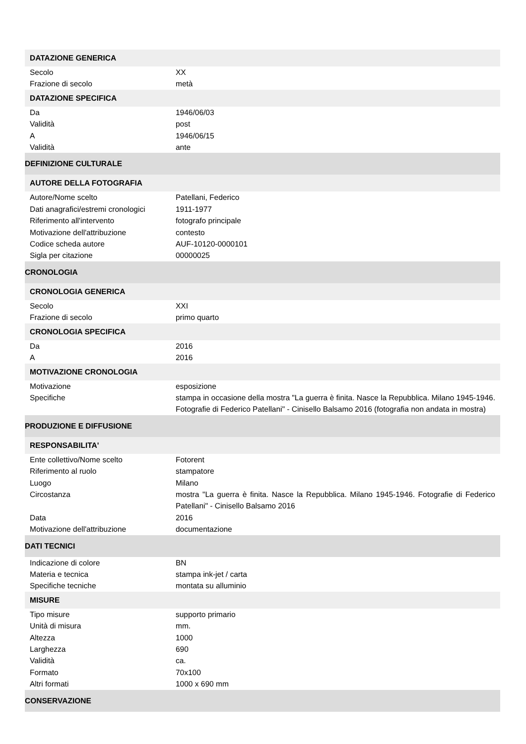| DATAZIONE GENERICA | |
| Secolo | XX |
| Frazione di secolo | metà |
| DATAZIONE SPECIFICA | |
| Da | 1946/06/03 |
| Validità | post |
| A | 1946/06/15 |
| Validità | ante |
| DEFINIZIONE CULTURALE | |
| AUTORE DELLA FOTOGRAFIA | |
| Autore/Nome scelto | Patellani, Federico |
| Dati anagrafici/estremi cronologici | 1911-1977 |
| Riferimento all'intervento | fotografo principale |
| Motivazione dell'attribuzione | contesto |
| Codice scheda autore | AUF-10120-0000101 |
| Sigla per citazione | 00000025 |
| CRONOLOGIA | |
| CRONOLOGIA GENERICA | |
| Secolo | XXI |
| Frazione di secolo | primo quarto |
| CRONOLOGIA SPECIFICA | |
| Da | 2016 |
| A | 2016 |
| MOTIVAZIONE CRONOLOGIA | |
| Motivazione | esposizione |
| Specifiche | stampa in occasione della mostra "La guerra è finita. Nasce la Repubblica. Milano 1945-1946. Fotografie di Federico Patellani" - Cinisello Balsamo 2016 (fotografia non andata in mostra) |
| PRODUZIONE E DIFFUSIONE | |
| RESPONSABILITA' | |
| Ente collettivo/Nome scelto | Fotorent |
| Riferimento al ruolo | stampatore |
| Luogo | Milano |
| Circostanza | mostra "La guerra è finita. Nasce la Repubblica. Milano 1945-1946. Fotografie di Federico Patellani" - Cinisello Balsamo 2016 |
| Data | 2016 |
| Motivazione dell'attribuzione | documentazione |
| DATI TECNICI | |
| Indicazione di colore | BN |
| Materia e tecnica | stampa ink-jet / carta |
| Specifiche tecniche | montata su alluminio |
| MISURE | |
| Tipo misure | supporto primario |
| Unità di misura | mm. |
| Altezza | 1000 |
| Larghezza | 690 |
| Validità | ca. |
| Formato | 70x100 |
| Altri formati | 1000 x 690 mm |
| CONSERVAZIONE | |